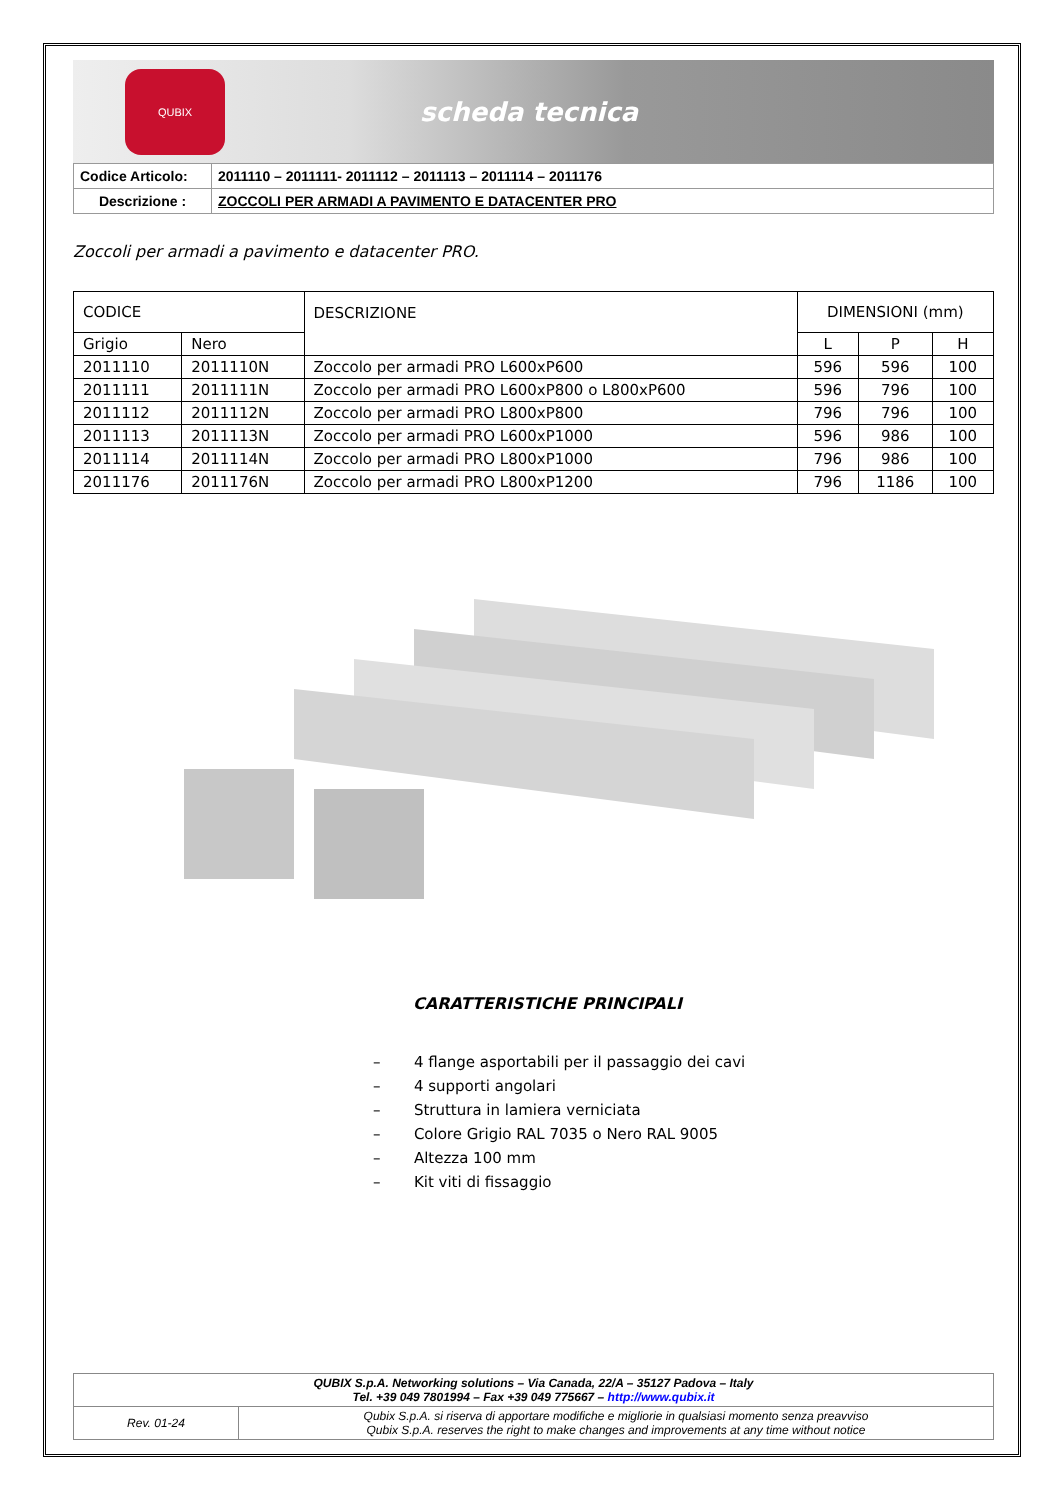QUBIX
scheda tecnica
| Codice Articolo: | 2011110 – 2011111- 2011112 – 2011113 – 2011114 – 2011176 |
| Descrizione : | ZOCCOLI PER ARMADI A PAVIMENTO E DATACENTER PRO |
Zoccoli per armadi a pavimento e datacenter PRO.
| CODICE | | DESCRIZIONE | DIMENSIONI (mm) | | |
| Grigio | Nero | | L | P | H |
| 2011110 | 2011110N | Zoccolo per armadi PRO L600xP600 | 596 | 596 | 100 |
| 2011111 | 2011111N | Zoccolo per armadi PRO L600xP800 o L800xP600 | 596 | 796 | 100 |
| 2011112 | 2011112N | Zoccolo per armadi PRO L800xP800 | 796 | 796 | 100 |
| 2011113 | 2011113N | Zoccolo per armadi PRO L600xP1000 | 596 | 986 | 100 |
| 2011114 | 2011114N | Zoccolo per armadi PRO L800xP1000 | 796 | 986 | 100 |
| 2011176 | 2011176N | Zoccolo per armadi PRO L800xP1200 | 796 | 1186 | 100 |
CARATTERISTICHE PRINCIPALI
– 4 flange asportabili per il passaggio dei cavi
– 4 supporti angolari
– Struttura in lamiera verniciata
– Colore Grigio RAL 7035 o Nero RAL 9005
– Altezza 100 mm
– Kit viti di fissaggio
| QUBIX S.p.A. Networking solutions – Via Canada, 22/A – 35127 Padova – Italy Tel. +39 049 7801994 – Fax +39 049 775667 – http://www.qubix.it | |
| Rev. 01-24 | Qubix S.p.A. si riserva di apportare modifiche e migliorie in qualsiasi momento senza preavviso Qubix S.p.A. reserves the right to make changes and improvements at any time without notice |